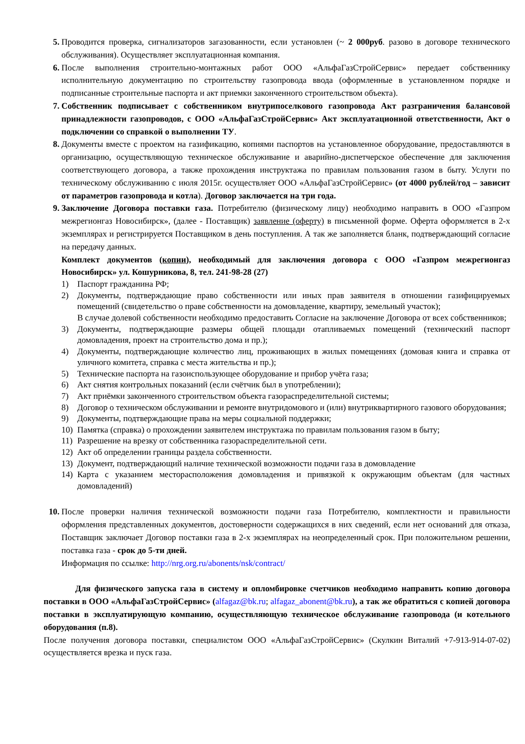5. Проводится проверка, сигнализаторов загазованности, если установлен (~ 2 000руб. разово в договоре технического обслуживания). Осуществляет эксплуатационная компания.
6. После выполнения строительно-монтажных работ ООО «АльфаГазСтройСервис» передает собственнику исполнительную документацию по строительству газопровода ввода (оформленные в установленном порядке и подписанные строительные паспорта и акт приемки законченного строительством объекта).
7. Собственник подписывает с собственником внутрипоселкового газопровода Акт разграничения балансовой принадлежности газопроводов, с ООО «АльфаГазСтройСервис» Акт эксплуатационной ответственности, Акт о подключении со справкой о выполнении ТУ.
8. Документы вместе с проектом на газификацию, копиями паспортов на установленное оборудование, предоставляются в организацию, осуществляющую техническое обслуживание и аварийно-диспетчерское обеспечение для заключения соответствующего договора, а также прохождения инструктажа по правилам пользования газом в быту. Услуги по техническому обслуживанию с июля 2015г. осуществляет ООО «АльфаГазСтройСервис» (от 4000 рублей/год – зависит от параметров газопровода и котла). Договор заключается на три года.
9. Заключение Договора поставки газа. Потребителю (физическому лицу) необходимо направить в ООО «Газпром межрегионгаз Новосибирск», (далее - Поставщик) заявление (оферту) в письменной форме. Оферта оформляется в 2-х экземплярах и регистрируется Поставщиком в день поступления. А так же заполняется бланк, подтверждающий согласие на передачу данных.
Комплект документов (копии), необходимый для заключения договора с ООО «Газпром межрегионгаз Новосибирск» ул. Кошурникова, 8, тел. 241-98-28 (27)
1) Паспорт гражданина РФ;
2) Документы, подтверждающие право собственности или иных прав заявителя в отношении газифицируемых помещений (свидетельство о праве собственности на домовладение, квартиру, земельный участок);
В случае долевой собственности необходимо предоставить Согласие на заключение Договора от всех собственников;
3) Документы, подтверждающие размеры общей площади отапливаемых помещений (технический паспорт домовладения, проект на строительство дома и пр.);
4) Документы, подтверждающие количество лиц, проживающих в жилых помещениях (домовая книга и справка от уличного комитета, справка с места жительства и пр.);
5) Технические паспорта на газоиспользующее оборудование и прибор учёта газа;
6) Акт снятия контрольных показаний (если счётчик был в употреблении);
7) Акт приёмки законченного строительством объекта газораспределительной системы;
8) Договор о техническом обслуживании и ремонте внутридомового и (или) внутриквартирного газового оборудования;
9) Документы, подтверждающие права на меры социальной поддержки;
10) Памятка (справка) о прохождении заявителем инструктажа по правилам пользования газом в быту;
11) Разрешение на врезку от собственника газораспределительной сети.
12) Акт об определении границы раздела собственности.
13) Документ, подтверждающий наличие технической возможности подачи газа в домовладение
14) Карта с указанием месторасположения домовладения и привязкой к окружающим объектам (для частных домовладений)
10. После проверки наличия технической возможности подачи газа Потребителю, комплектности и правильности оформления представленных документов, достоверности содержащихся в них сведений, если нет оснований для отказа, Поставщик заключает Договор поставки газа в 2-х экземплярах на неопределенный срок. При положительном решении, поставка газа - срок до 5-ти дней.
Информация по ссылке: http://nrg.org.ru/abonents/nsk/contract/
Для физического запуска газа в систему и опломбировке счетчиков необходимо направить копию договора поставки в ООО «АльфаГазСтройСервис» (alfagaz@bk.ru; alfagaz_abonent@bk.ru), а так же обратиться с копией договора поставки в эксплуатирующую компанию, осуществляющую техническое обслуживание газопровода (и котельного оборудования (п.8).
После получения договора поставки, специалистом ООО «АльфаГазСтройСервис» (Скулкин Виталий +7-913-914-07-02) осуществляется врезка и пуск газа.